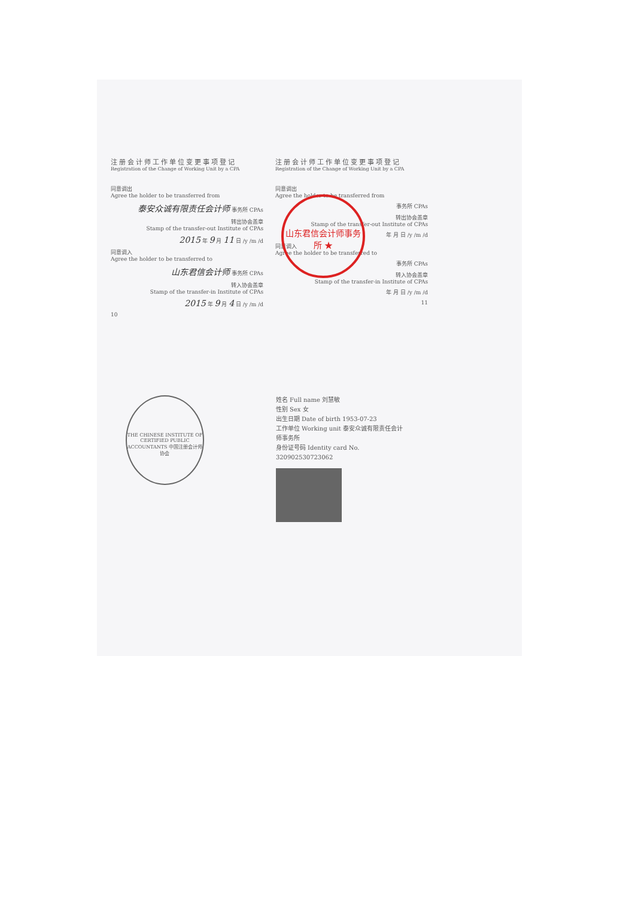注册会计师工作单位变更事项登记
Registration of the Change of Working Unit by a CPA
同意调出
Agree the holder to be transferred from
泰安众诚有限责任会计师 事务所 CPAs
转出协会盖章
Stamp of the transfer-out Institute of CPAs
2015 年 9 月 11 日 /y /m /d
同意调入
Agree the holder to be transferred to
山东君信会计师 事务所 CPAs
转入协会盖章
Stamp of the transfer-in Institute of CPAs
2015 年 9 月 4 日 /y /m /d
10
注册会计师工作单位变更事项登记
Registration of the Change of Working Unit by a CPA
同意调出
Agree the holder to be transferred from
事务所 CPAs
转出协会盖章
Stamp of the transfer-out Institute of CPAs
年 月 日 /y /m /d
同意调入
Agree the holder to be transferred to
事务所 CPAs
转入协会盖章
Stamp of the transfer-in Institute of CPAs
年 月 日 /y /m /d
11
山东君信会计师事务所 ★
THE CHINESE INSTITUTE OF CERTIFIED PUBLIC ACCOUNTANTS 中国注册会计师协会
姓名 Full name 刘慧敏
性别 Sex 女
出生日期 Date of birth 1953-07-23
工作单位 Working unit 泰安众诚有限责任会计师事务所
身份证号码 Identity card No. 320902530723062